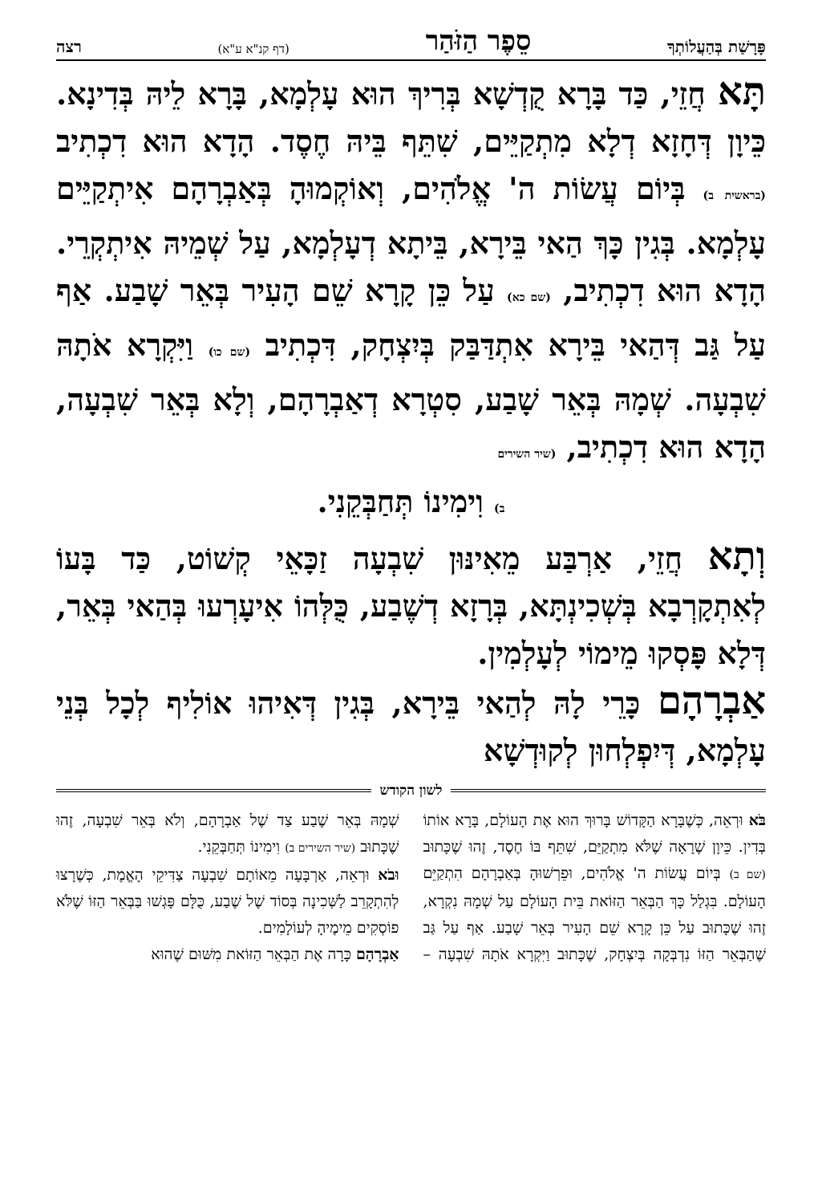פָּרָשַׁת בְּהַעֲלוֹתְךָ סֵפֶר הַזֹּהַר (דף קנ"א ע"א) רצה
תָּא חֲזֵי, כַּד בָּרָא קֻדְשָׁא בְּרִיךְ הוּא עָלְמָא, בָּרָא לֵיהּ בְּדִינָא. כֵּיוָן דְּחָזָא דְלָא מִתְקַיֵּים, שִׁתֵּף בֵּיהּ חֶסֶד. הָדָא הוּא דִכְתִיב (בראשית ב) בְּיוֹם עֲשׂוֹת ה' אֱלֹהִים, וְאוֹקְמוּהָ בְּאַבְרָהָם אִיתְקַיֵּים עָלְמָא. בְּגִין כָּךְ הַאי בֵּירָא, בֵּיתָא דְעָלְמָא, עַל שְׁמֵיהּ אִיתְקְרֵי. הָדָא הוּא דִכְתִיב, (שם כא) עַל כֵּן קָרָא שֵׁם הָעִיר בְּאֵר שָׁבַע. אַף עַל גַּב דְּהַאי בֵּירָא אִתְדַּבַּק בְּיִצְחָק, דִּכְתִיב (שם כו) וַיִּקְרָא אֹתָהּ שִׁבְעָה. שְׁמָהּ בְּאֵר שָׁבַע, סִטְרָא דְאַבְרָהָם, וְלָא בְּאֵר שִׁבְעָה, הָדָא הוּא דִכְתִיב, (שיר השירים
ב) וִימִינוֹ תְּחַבְּקֵנִי.
וְתָא חֲזֵי, אַרְבַּע מֵאִינּוּן שִׁבְעָה זַכָּאֵי קְשׁוֹט, כַּד בָּעוֹ לְאִתְקָרְבָא בְּשְׁכִינְתָּא, בְּרָזָא דְשֶׁבַע, כֻּלְּהוֹ אִיעָרְעוּ בְּהַאי בְּאֵר, דְּלָא פָּסְקוּ מֵימוֹי לְעָלְמִין.
אַבְרָהָם כָּרֵי לָהּ לְהַאי בֵּירָא, בְּגִין דְּאִיהוּ אוֹלִיף לְכָל בְּנֵי עָלְמָא, דְּיִפְלְחוּן לְקוּדְשָׁא
לשון הקודש
בֹּא וּרְאֵה, כְּשֶׁבָּרָא הַקָּדוֹשׁ בָּרוּךְ הוּא אֶת הָעוֹלָם, בָּרָא אוֹתוֹ בְּדִין. כֵּיוָן שֶׁרָאָה שֶׁלֹּא מִתְקַיֵּם, שִׁתֵּף בּוֹ חֶסֶד, זֶהוּ שֶׁכָּתוּב (שם ב) בְּיוֹם עֲשׂוֹת ה' אֱלֹהִים, וּפֵרְשׁוּהָ בְּאַבְרָהָם הִתְקַיֵּם הָעוֹלָם. בִּגְלַל כָּךְ הַבְּאֵר הַזּוֹאת בֵּית הָעוֹלָם עַל שְׁמָהּ נִקְרָא, זֶהוּ שֶׁכָּתוּב עַל כֵּן קָרָא שֵׁם הָעִיר בְּאֵר שָׁבַע. אַף עַל גַּב שֶׁהַבְּאֵר הַזּוֹ נִדְבְּקָה בְּיִצְחָק, שֶׁכָּתוּב וַיִּקְרָא אֹתָהּ שִׁבְעָה – שְׁמָהּ בְּאֵר שֶׁבַע צַד שֶׁל אַבְרָהָם, וְלֹא בְּאֵר שִׁבְעָה, זֶהוּ שֶׁכָּתוּב (שיר השירים ב) וִימִינוֹ תְּחַבְּקֵנִי.
וּבֹא וּרְאֵה, אַרְבָּעָה מֵאוֹתָם שִׁבְעָה צַדִּיקֵי הָאֱמֶת, כְּשֶׁרָצוּ לְהִתְקָרֵב לַשְּׁכִינָה בְּסוֹד שֶׁל שֶׁבַע, כֻּלָּם פָּגְשׁוּ בַּבְּאֵר הַזּוֹ שֶׁלֹּא פוֹסְקִים מֵימֶיהָ לְעוֹלָמִים.
אַבְרָהָם כָּרָה אֶת הַבְּאֵר הַזּוֹאת מִשּׁוּם שֶׁהוּא